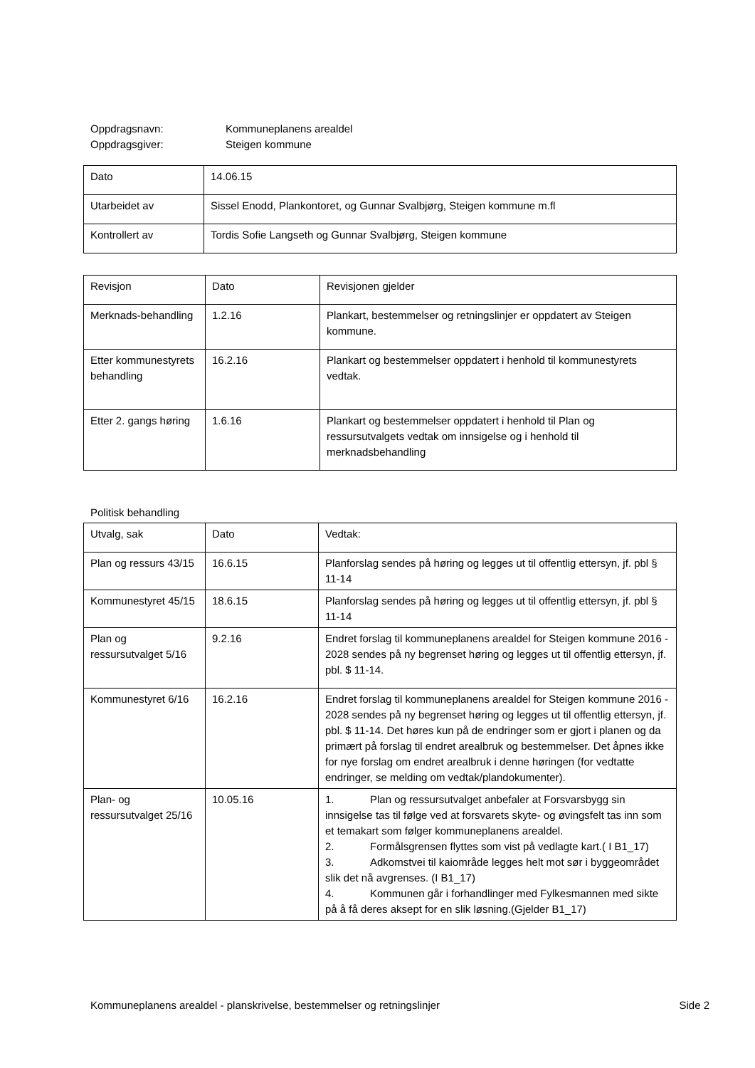Oppdragsnavn:
Kommuneplanens arealdel
Oppdragsgiver:
Steigen kommune
| Dato | 14.06.15 |
| Utarbeidet av | Sissel Enodd, Plankontoret, og Gunnar Svalbjørg, Steigen kommune m.fl |
| Kontrollert av | Tordis Sofie Langseth og Gunnar Svalbjørg, Steigen kommune |
| Revisjon | Dato | Revisjonen gjelder |
| Merknads-behandling | 1.2.16 | Plankart, bestemmelser og retningslinjer er oppdatert av Steigen kommune. |
| Etter kommunestyrets behandling | 16.2.16 | Plankart og bestemmelser oppdatert i henhold til kommunestyrets vedtak. |
| Etter 2. gangs høring | 1.6.16 | Plankart og bestemmelser oppdatert i henhold til Plan og ressursutvalgets vedtak om innsigelse og i henhold til merknadsbehandling |
Politisk behandling
| Utvalg, sak | Dato | Vedtak: |
| Plan og ressurs 43/15 | 16.6.15 | Planforslag sendes på høring og legges ut til offentlig ettersyn, jf. pbl § 11-14 |
| Kommunestyret 45/15 | 18.6.15 | Planforslag sendes på høring og legges ut til offentlig ettersyn, jf. pbl § 11-14 |
| Plan og ressursutvalget 5/16 | 9.2.16 | Endret forslag til kommuneplanens arealdel for Steigen kommune 2016 - 2028 sendes på ny begrenset høring og legges ut til offentlig ettersyn, jf. pbl. $ 11-14. |
| Kommunestyret 6/16 | 16.2.16 | Endret forslag til kommuneplanens arealdel for Steigen kommune 2016 - 2028 sendes på ny begrenset høring og legges ut til offentlig ettersyn, jf. pbl. $ 11-14. Det høres kun på de endringer som er gjort i planen og da primært på forslag til endret arealbruk og bestemmelser. Det åpnes ikke for nye forslag om endret arealbruk i denne høringen (for vedtatte endringer, se melding om vedtak/plandokumenter). |
| Plan- og ressursutvalget 25/16 | 10.05.16 | 1. Plan og ressursutvalget anbefaler at Forsvarsbygg sin innsigelse tas til følge ved at forsvarets skyte- og øvingsfelt tas inn som et temakart som følger kommuneplanens arealdel. 2. Formålsgrensen flyttes som vist på vedlagte kart.( I B1_17) 3. Adkomstvei til kaiområde legges helt mot sør i byggeområdet slik det nå avgrenses. (I B1_17) 4. Kommunen går i forhandlinger med Fylkesmannen med sikte på å få deres aksept for en slik løsning.(Gjelder B1_17) |
Kommuneplanens arealdel - planskrivelse, bestemmelser og retningslinjer Side 2